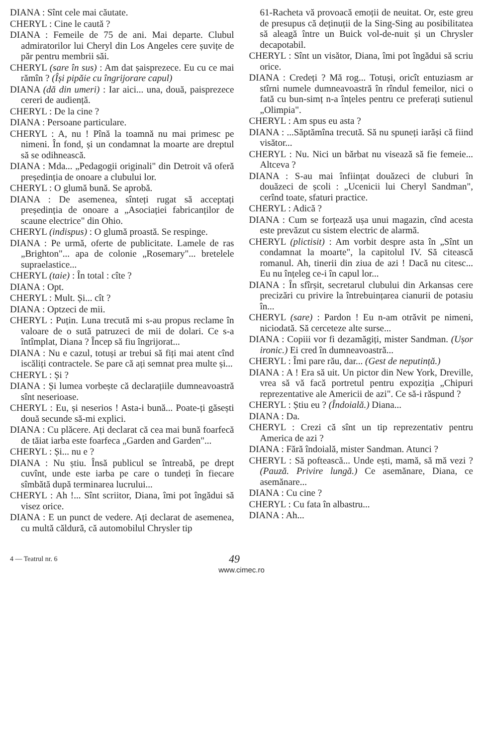DIANA : Sînt cele mai căutate.
CHERYL : Cine le caută ?
DIANA : Femeile de 75 de ani. Mai departe. Clubul admiratorilor lui Cheryl din Los Angeles cere șuvițe de păr pentru membrii săi.
CHERYL (sare în sus) : Am dat șaisprezece. Eu cu ce mai rămîn ? (Își pipăie cu îngrijorare capul)
DIANA (dă din umeri) : Iar aici... una, două, paisprezece cereri de audiență.
CHERYL : De la cine ?
DIANA : Persoane particulare.
CHERYL : A, nu ! Pînă la toamnă nu mai primesc pe nimeni. În fond, și un condamnat la moarte are dreptul să se odihnească.
DIANA : Mda... „Pedagogii originali" din Detroit vă oferă președinția de onoare a clubului lor.
CHERYL : O glumă bună. Se aprobă.
DIANA : De asemenea, sînteți rugat să acceptați președinția de onoare a „Asociației fabricanților de scaune electrice" din Ohio.
CHERYL (indispus) : O glumă proastă. Se respinge.
DIANA : Pe urmă, oferte de publicitate. Lamele de ras „Brighton"... apa de colonie „Rosemary"... bretelele supraelastice...
CHERYL (taie) : În total : cîte ?
DIANA : Opt.
CHERYL : Mult. Și... cît ?
DIANA : Optzeci de mii.
CHERYL : Puțin. Luna trecută mi s-au propus reclame în valoare de o sută patruzeci de mii de dolari. Ce s-a întîmplat, Diana ? Încep să fiu îngrijorat...
DIANA : Nu e cazul, totuși ar trebui să fiți mai atent cînd iscăliți contractele. Se pare că ați semnat prea multe și...
CHERYL : Și ?
DIANA : Și lumea vorbește că declarațiile dumneavoastră sînt neserioase.
CHERYL : Eu, și neserios ! Asta-i bună... Poate-ți găsești două secunde să-mi explici.
DIANA : Cu plăcere. Ați declarat că cea mai bună foarfecă de tăiat iarba este foarfeca „Garden and Garden"...
CHERYL : Și... nu e ?
DIANA : Nu știu. Însă publicul se întreabă, pe drept cuvînt, unde este iarba pe care o tundeți în fiecare sîmbătă după terminarea lucrului...
CHERYL : Ah !... Sînt scriitor, Diana, îmi pot îngădui să visez orice.
DIANA : E un punct de vedere. Ați declarat de asemenea, cu multă căldură, că automobilul Chrysler tip
61-Racheta vă provoacă emoții de neuitat. Or, este greu de presupus că deținuții de la Sing-Sing au posibilitatea să aleagă între un Buick vol-de-nuit și un Chrysler decapotabil.
CHERYL : Sînt un visător, Diana, îmi pot îngădui să scriu orice.
DIANA : Credeți ? Mă rog... Totuși, oricît entuziasm ar stîrni numele dumneavoastră în rîndul femeilor, nici o fată cu bun-simț n-a înțeles pentru ce preferați sutienul „Olimpia".
CHERYL : Am spus eu asta ?
DIANA : ...Săptămîna trecută. Să nu spuneți iarăși că fiind visător...
CHERYL : Nu. Nici un bărbat nu visează să fie femeie... Altceva ?
DIANA : S-au mai înființat douăzeci de cluburi în douăzeci de școli : „Ucenicii lui Cheryl Sandman", cerînd toate, sfaturi practice.
CHERYL : Adică ?
DIANA : Cum se forțează ușa unui magazin, cînd acesta este prevăzut cu sistem electric de alarmă.
CHERYL (plictisit) : Am vorbit despre asta în „Sînt un condamnat la moarte", la capitolul IV. Să citească romanul. Ah, tinerii din ziua de azi ! Dacă nu citesc... Eu nu înțeleg ce-i în capul lor...
DIANA : În sfîrșit, secretarul clubului din Arkansas cere precizări cu privire la întrebuințarea cianurii de potasiu în...
CHERYL (sare) : Pardon ! Eu n-am otrăvit pe nimeni, niciodată. Să cerceteze alte surse...
DIANA : Copiii vor fi dezamăgiți, mister Sandman. (Ușor ironic.) Ei cred în dumneavoastră...
CHERYL : Îmi pare rău, dar... (Gest de neputință.)
DIANA : A ! Era să uit. Un pictor din New York, Dreville, vrea să vă facă portretul pentru expoziția „Chipuri reprezentative ale Americii de azi". Ce să-i răspund ?
CHERYL : Știu eu ? (Îndoială.) Diana...
DIANA : Da.
CHERYL : Crezi că sînt un tip reprezentativ pentru America de azi ?
DIANA : Fără îndoială, mister Sandman. Atunci ?
CHERYL : Să poftească... Unde ești, mamă, să mă vezi ? (Pauză. Privire lungă.) Ce asemănare, Diana, ce asemănare...
DIANA : Cu cine ?
CHERYL : Cu fata în albastru...
DIANA : Ah...
4 — Teatrul nr. 6
49
www.cimec.ro